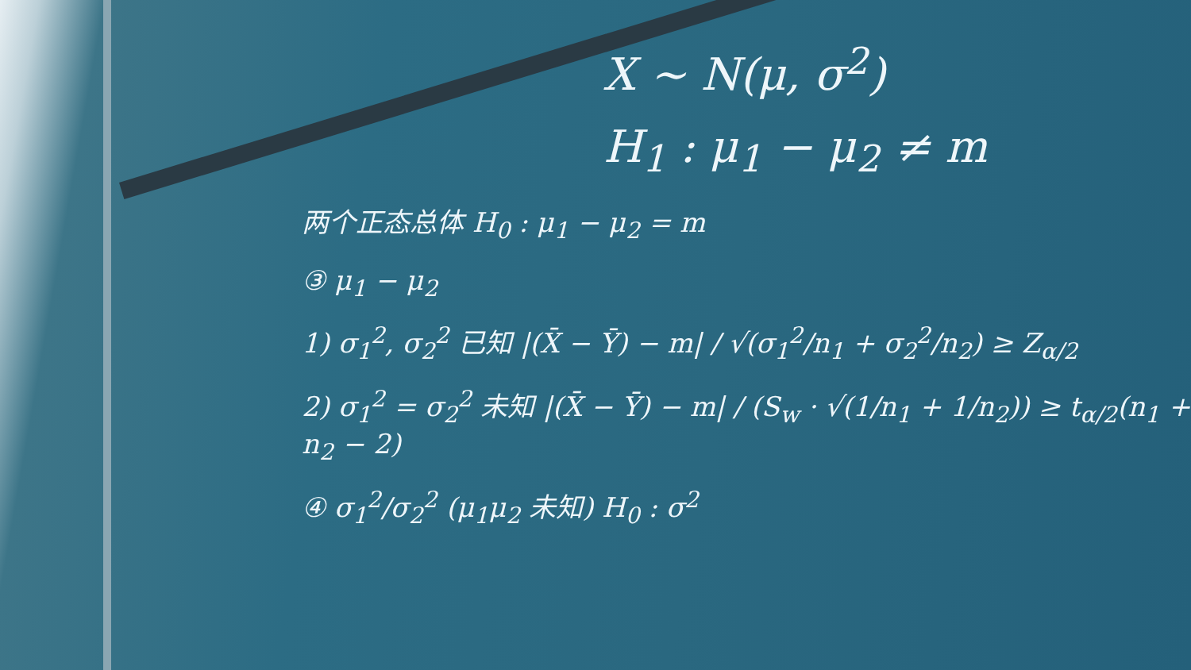X ~ N(μ, σ<sup>2</sup>)
H<sub>1</sub> : μ<sub>1</sub> − μ<sub>2</sub> ≠ m
两个正态总体 H<sub>0</sub> : μ<sub>1</sub> − μ<sub>2</sub> = m
③ μ<sub>1</sub> − μ<sub>2</sub>
1) σ<sub>1</sub><sup>2</sup>, σ<sub>2</sub><sup>2</sup> 已知 |(X̄ − Ȳ) − m| / √(σ<sub>1</sub><sup>2</sup>/n<sub>1</sub> + σ<sub>2</sub><sup>2</sup>/n<sub>2</sub>) ≥ Z<sub>α/2</sub>
2) σ<sub>1</sub><sup>2</sup> = σ<sub>2</sub><sup>2</sup> 未知 |(X̄ − Ȳ) − m| / (S<sub>w</sub> · √(1/n<sub>1</sub> + 1/n<sub>2</sub>)) ≥ t<sub>α/2</sub>(n<sub>1</sub> + n<sub>2</sub> − 2)
④ σ<sub>1</sub><sup>2</sup>/σ<sub>2</sub><sup>2</sup> (μ<sub>1</sub>μ<sub>2</sub> 未知) H<sub>0</sub> : σ<sup>2</sup>